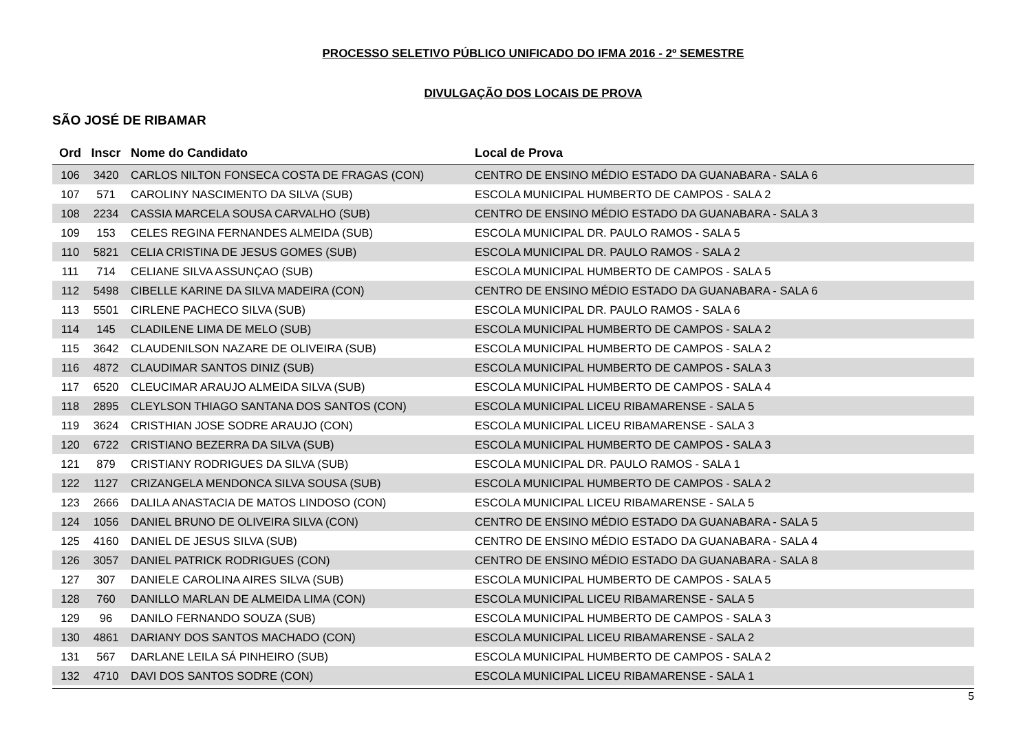PROCESSO SELETIVO PÚBLICO UNIFICADO DO IFMA 2016 - 2º SEMESTRE
DIVULGAÇÃO DOS LOCAIS DE PROVA
SÃO JOSÉ DE RIBAMAR
| Ord | Inscr | Nome do Candidato | Local de Prova |
| --- | --- | --- | --- |
| 106 | 3420 | CARLOS NILTON FONSECA COSTA DE FRAGAS (CON) | CENTRO DE ENSINO MÉDIO ESTADO DA GUANABARA - SALA 6 |
| 107 | 571 | CAROLINY NASCIMENTO DA SILVA (SUB) | ESCOLA MUNICIPAL HUMBERTO DE CAMPOS - SALA 2 |
| 108 | 2234 | CASSIA MARCELA SOUSA CARVALHO (SUB) | CENTRO DE ENSINO MÉDIO ESTADO DA GUANABARA - SALA 3 |
| 109 | 153 | CELES REGINA FERNANDES ALMEIDA (SUB) | ESCOLA MUNICIPAL DR. PAULO RAMOS - SALA 5 |
| 110 | 5821 | CELIA CRISTINA DE JESUS GOMES (SUB) | ESCOLA MUNICIPAL DR. PAULO RAMOS - SALA 2 |
| 111 | 714 | CELIANE SILVA ASSUNÇAO (SUB) | ESCOLA MUNICIPAL HUMBERTO DE CAMPOS - SALA 5 |
| 112 | 5498 | CIBELLE KARINE DA SILVA MADEIRA (CON) | CENTRO DE ENSINO MÉDIO ESTADO DA GUANABARA - SALA 6 |
| 113 | 5501 | CIRLENE PACHECO SILVA (SUB) | ESCOLA MUNICIPAL DR. PAULO RAMOS - SALA 6 |
| 114 | 145 | CLADILENE LIMA DE MELO (SUB) | ESCOLA MUNICIPAL HUMBERTO DE CAMPOS - SALA 2 |
| 115 | 3642 | CLAUDENILSON NAZARE DE OLIVEIRA (SUB) | ESCOLA MUNICIPAL HUMBERTO DE CAMPOS - SALA 2 |
| 116 | 4872 | CLAUDIMAR SANTOS DINIZ (SUB) | ESCOLA MUNICIPAL HUMBERTO DE CAMPOS - SALA 3 |
| 117 | 6520 | CLEUCIMAR ARAUJO ALMEIDA SILVA (SUB) | ESCOLA MUNICIPAL HUMBERTO DE CAMPOS - SALA 4 |
| 118 | 2895 | CLEYLSON THIAGO SANTANA DOS SANTOS (CON) | ESCOLA MUNICIPAL LICEU RIBAMARENSE - SALA 5 |
| 119 | 3624 | CRISTHIAN JOSE SODRE ARAUJO (CON) | ESCOLA MUNICIPAL LICEU RIBAMARENSE - SALA 3 |
| 120 | 6722 | CRISTIANO BEZERRA DA SILVA (SUB) | ESCOLA MUNICIPAL HUMBERTO DE CAMPOS - SALA 3 |
| 121 | 879 | CRISTIANY RODRIGUES DA SILVA (SUB) | ESCOLA MUNICIPAL DR. PAULO RAMOS - SALA 1 |
| 122 | 1127 | CRIZANGELA MENDONCA SILVA SOUSA (SUB) | ESCOLA MUNICIPAL HUMBERTO DE CAMPOS - SALA 2 |
| 123 | 2666 | DALILA ANASTACIA DE MATOS LINDOSO (CON) | ESCOLA MUNICIPAL LICEU RIBAMARENSE - SALA 5 |
| 124 | 1056 | DANIEL BRUNO DE OLIVEIRA SILVA (CON) | CENTRO DE ENSINO MÉDIO ESTADO DA GUANABARA - SALA 5 |
| 125 | 4160 | DANIEL DE JESUS SILVA (SUB) | CENTRO DE ENSINO MÉDIO ESTADO DA GUANABARA - SALA 4 |
| 126 | 3057 | DANIEL PATRICK RODRIGUES (CON) | CENTRO DE ENSINO MÉDIO ESTADO DA GUANABARA - SALA 8 |
| 127 | 307 | DANIELE CAROLINA AIRES SILVA (SUB) | ESCOLA MUNICIPAL HUMBERTO DE CAMPOS - SALA 5 |
| 128 | 760 | DANILLO MARLAN DE ALMEIDA LIMA (CON) | ESCOLA MUNICIPAL LICEU RIBAMARENSE - SALA 5 |
| 129 | 96 | DANILO FERNANDO SOUZA (SUB) | ESCOLA MUNICIPAL HUMBERTO DE CAMPOS - SALA 3 |
| 130 | 4861 | DARIANY DOS SANTOS MACHADO (CON) | ESCOLA MUNICIPAL LICEU RIBAMARENSE - SALA 2 |
| 131 | 567 | DARLANE LEILA SÁ PINHEIRO (SUB) | ESCOLA MUNICIPAL HUMBERTO DE CAMPOS - SALA 2 |
| 132 | 4710 | DAVI DOS SANTOS SODRE (CON) | ESCOLA MUNICIPAL LICEU RIBAMARENSE - SALA 1 |
5